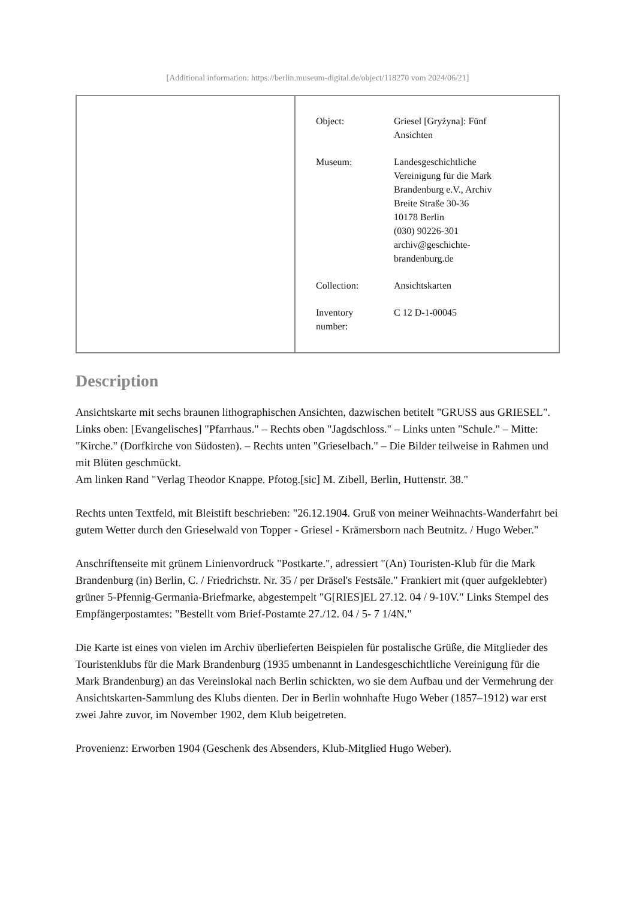[Additional information: https://berlin.museum-digital.de/object/118270 vom 2024/06/21]
| Object: | Griesel [Gryżyna]: Fünf Ansichten |
| Museum: | Landesgeschichtliche Vereinigung für die Mark Brandenburg e.V., Archiv Breite Straße 30-36 10178 Berlin (030) 90226-301 archiv@geschichte- brandenburg.de |
| Collection: | Ansichtskarten |
| Inventory number: | C 12 D-1-00045 |
Description
Ansichtskarte mit sechs braunen lithographischen Ansichten, dazwischen betitelt "GRUSS aus GRIESEL". Links oben: [Evangelisches] "Pfarrhaus." – Rechts oben "Jagdschloss." – Links unten "Schule." – Mitte: "Kirche." (Dorfkirche von Südosten). – Rechts unten "Grieselbach." – Die Bilder teilweise in Rahmen und mit Blüten geschmückt.
Am linken Rand "Verlag Theodor Knappe. Pfotog.[sic] M. Zibell, Berlin, Huttenstr. 38."
Rechts unten Textfeld, mit Bleistift beschrieben: "26.12.1904. Gruß von meiner Weihnachts-Wanderfahrt bei gutem Wetter durch den Grieselwald von Topper - Griesel - Krämersborn nach Beutnitz. / Hugo Weber."
Anschriftenseite mit grünem Linienvordruck "Postkarte.", adressiert "(An) Touristen-Klub für die Mark Brandenburg (in) Berlin, C. / Friedrichstr. Nr. 35 / per Dräsel's Festsäle." Frankiert mit (quer aufgeklebter) grüner 5-Pfennig-Germania-Briefmarke, abgestempelt "G[RIES]EL 27.12. 04 / 9-10V." Links Stempel des Empfängerpostamtes: "Bestellt vom Brief-Postamte 27./12. 04 / 5- 7 1/4N."
Die Karte ist eines von vielen im Archiv überlieferten Beispielen für postalische Grüße, die Mitglieder des Touristenklubs für die Mark Brandenburg (1935 umbenannt in Landesgeschichtliche Vereinigung für die Mark Brandenburg) an das Vereinslokal nach Berlin schickten, wo sie dem Aufbau und der Vermehrung der Ansichtskarten-Sammlung des Klubs dienten. Der in Berlin wohnhafte Hugo Weber (1857–1912) war erst zwei Jahre zuvor, im November 1902, dem Klub beigetreten.
Provenienz: Erworben 1904 (Geschenk des Absenders, Klub-Mitglied Hugo Weber).